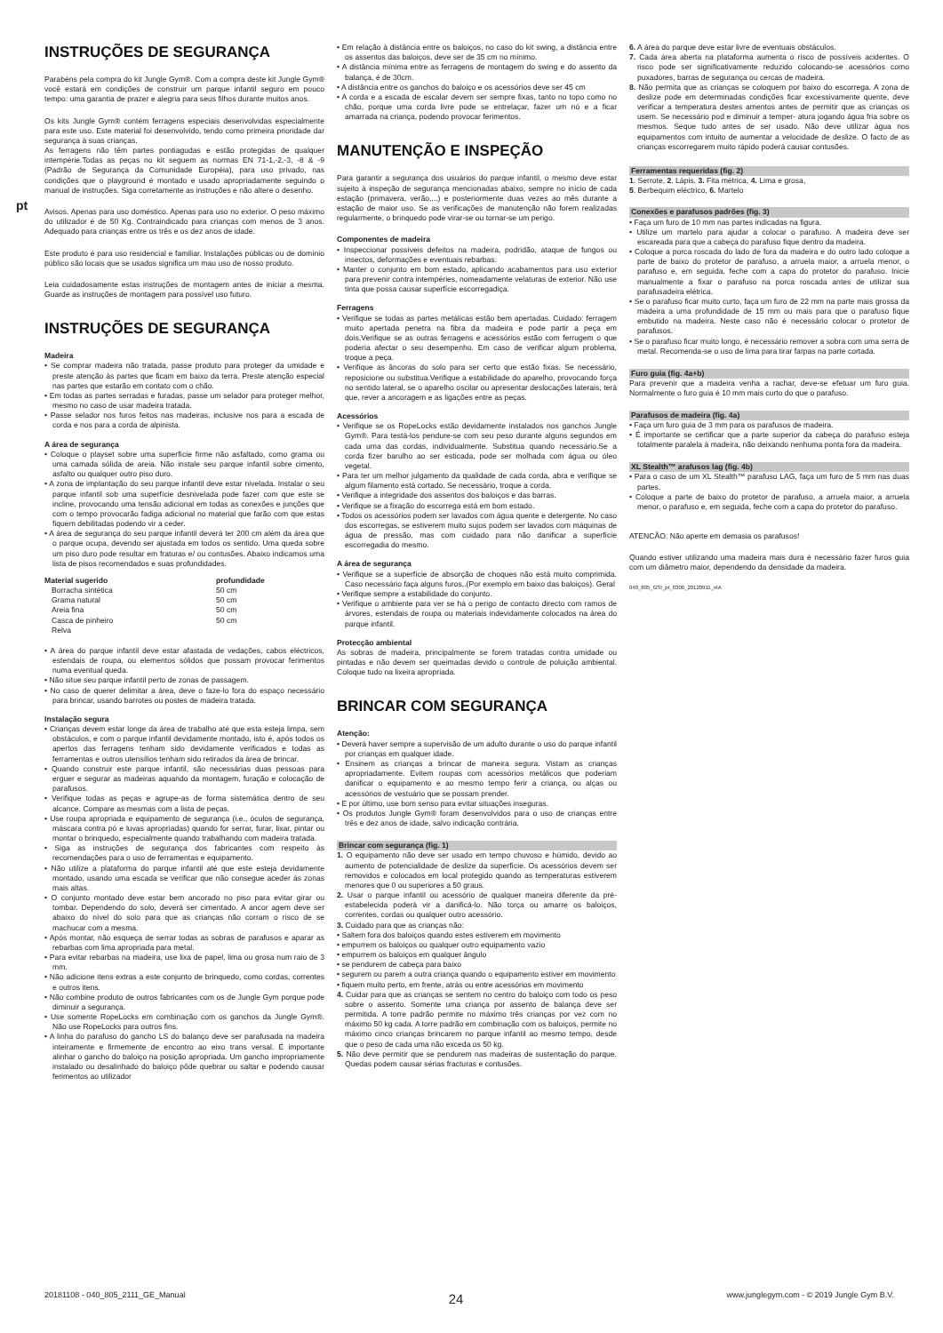pt
INSTRUÇÕES DE SEGURANÇA
Parabéns pela compra do kit Jungle Gym®. Com a compra deste kit Jungle Gym® você estará em condições de construir um parque infantil seguro em pouco tempo: uma garantia de prazer e alegria para seus filhos durante muitos anos.
Os kits Jungle Gym® contém ferragens especiais desenvolvidas especialmente para este uso. Este material foi desenvolvido, tendo como primeira prioridade dar segurança à suas crianças.
As ferragens não têm partes pontiagudas e estão protegidas de qualquer intempérie.Todas as peças no kit seguem as normas EN 71-1,-2,-3, -8 & -9 (Padrão de Segurança da Comunidade Européia), para uso privado, nas condições que o playground é montado e usado apropriadamente seguindo o manual de instruções. Siga corretamente as instruções e não altere o desenho.
Avisos. Apenas para uso doméstico. Apenas para uso no exterior. O peso máximo do utilizador é de 50 Kg. Contraindicado para crianças com menos de 3 anos. Adequado para crianças entre os três e os dez anos de idade.
Este produto é para uso residencial e familiar. Instalações públicas ou de domínio público são locais que se usados significa um mau uso de nosso produto.
Leia cuidadosamente estas instruções de montagem antes de iniciar a mesma. Guarde as instruções de montagem para possível uso futuro.
INSTRUÇÕES DE SEGURANÇA
Madeira
• Se comprar madeira não tratada, passe produto para proteger da umidade e preste atenção às partes que ficam em baixo da terra. Preste atenção especial nas partes que estarão em contato com o chão.
• Em todas as partes serradas e furadas, passe um selador para proteger melhor, mesmo no caso de usar madeira tratada.
• Passe selador nos furos feitos nas madeiras, inclusive nos para a escada de corda e nos para a corda de alpinista.
A área de segurança
• Coloque o playset sobre uma superfície firme não asfaltado, como grama ou uma camada sólida de areia. Não instale seu parque infantil sobre cimento, asfalto ou qualquer outro piso duro.
• A zona de implantação do seu parque infantil deve estar nivelada. Instalar o seu parque infantil sob uma superfície desnivelada pode fazer com que este se incline, provocando uma tensão adicional em todas as conexões e junções que com o tempo provocarão fadiga adicional no material que farão com que estas fiquem debilitadas podendo vir a ceder.
• A área de segurança do seu parque infantil deverá ter 200 cm além da área que o parque ocupa, devendo ser ajustada em todos os sentido. Uma queda sobre um piso duro pode resultar em fraturas e/ ou contusões. Abaixo indicamos uma lista de pisos recomendados e suas profundidades.
| Material sugerido | profundidade |
| --- | --- |
| Borracha sintética | 50 cm |
| Grama natural | 50 cm |
| Areia fina | 50 cm |
| Casca de pinheiro | 50 cm |
| Relva | |
• A área do parque infantil deve estar afastada de vedações, cabos eléctricos, estendais de roupa, ou elementos sólidos que possam provocar ferimentos numa eventual queda.
• Não situe seu parque infantil perto de zonas de passagem.
• No caso de querer delimitar a área, deve o faze-lo fora do espaço necessário para brincar, usando barrotes ou postes de madeira tratada.
Instalação segura
• Crianças devem estar longe da área de trabalho até que esta esteja limpa, sem obstáculos, e com o parque infantil devidamente montado, isto é, após todos os apertos das ferragens tenham sido devidamente verificados e todas as ferramentas e outros utensílios tenham sido retirados da área de brincar.
• Quando construir este parque infantil, são necessárias duas pessoas para erguer e segurar as madeiras aquando da montagem, furação e colocação de parafusos.
• Verifique todas as peças e agrupe-as de forma sistemática dentro de seu alcance. Compare as mesmas com a lista de peças.
• Use roupa apropriada e equipamento de segurança (i.e., óculos de segurança, máscara contra pó e luvas apropriadas) quando for serrar, furar, lixar, pintar ou montar o brinquedo, especialmente quando trabalhando com madeira tratada.
• Siga as instruções de segurança dos fabricantes com respeito às recomendações para o uso de ferramentas e equipamento.
• Não utilize a plataforma do parque infantil até que este esteja devidamente montado, usando uma escada se verificar que não consegue aceder às zonas mais altas.
• O conjunto montado deve estar bem ancorado no piso para evitar girar ou tombar. Dependendo do solo, deverá ser cimentado. A ancor agem deve ser abaixo do nível do solo para que as crianças não corram o risco de se machucar com a mesma.
• Após montar, não esqueça de serrar todas as sobras de parafusos e aparar as rebarbas com lima apropriada para metal.
• Para evitar rebarbas na madeira, use lixa de papel, lima ou grosa num raio de 3 mm.
• Não adicione itens extras a este conjunto de brinquedo, como cordas, correntes e outros itens.
• Não combine produto de outros fabricantes com os de Jungle Gym porque pode diminuir a segurança.
• Use somente RopeLocks em combinação com os ganchos da Jungle Gym®. Não use RopeLocks para outros fins.
• A linha do parafuso do gancho LS do balanço deve ser parafusada na madeira inteiramente e firmemente de encontro ao eixo trans versal. É importante alinhar o gancho do baloiço na posição apropriada. Um gancho impropriamente instalado ou desalinhado do baloiço pôde quebrar ou saltar e podendo causar ferimentos ao utilizador
• Em relação à distância entre os baloiços, no caso do kit swing, a distância entre os assentos das baloiços, deve ser de 35 cm no mínimo.
• A distância mínima entre as ferragens de montagem do swing e do assento da balança, é de 30cm.
• A distância entre os ganchos do baloiço e os acessórios deve ser 45 cm
• A corda e a escada de escalar devem ser sempre fixas, tanto no topo como no chão, porque uma corda livre pode se entrelaçar, fazer um nó e a ficar amarrada na criança, podendo provocar ferimentos.
MANUTENÇÃO E INSPEÇÃO
Para garantir a segurança dos usuários do parque infantil, o mesmo deve estar sujeito à inspeção de segurança mencionadas abaixo, sempre no início de cada estação (primavera, verão,...) e posteriormente duas vezes ao mês durante a estação de maior uso. Se as verificações de manutenção não forem realizadas regularmente, o brinquedo pode virar-se ou tornar-se um perigo.
Componentes de madeira
• Inspeccionar possíveis defeitos na madeira, podridão, ataque de fungos ou insectos, deformações e eventuais rebarbas.
• Manter o conjunto em bom estado, aplicando acabamentos para uso exterior para prevenir contra intempéries, nomeadamente velaturas de exterior. Não use tinta que possa causar superfície escorregadiça.
Ferragens
• Verifique se todas as partes metálicas estão bem apertadas. Cuidado: ferragem muito apertada penetra na fibra da madeira e pode partir a peça em dois.Verifique se as outras ferragens e acessórios estão com ferrugem o que poderia afectar o seu desempenho. Em caso de verificar algum problema, troque a peça.
• Verifique as âncoras do solo para ser certo que estão fixas. Se necessário, reposicione ou substitua.Verifique a estabilidade do aparelho, provocando força no sentido lateral, se o aparelho oscilar ou apresentar deslocações laterais, terá que, rever a ancoragem e as ligações entre as peças.
Acessórios
• Verifique se os RopeLocks estão devidamente instalados nos ganchos Jungle Gym®. Para testá-los pendure-se com seu peso durante alguns segundos em cada uma das cordas, individualmente. Substitua quando necessário.Se a corda fizer barulho ao ser esticada, pode ser molhada com água ou óleo vegetal.
• Para ter um melhor julgamento da qualidade de cada corda, abra e verifique se algum filamento está cortado. Se necessário, troque a corda.
• Verifique a integridade dos assentos dos baloiços e das barras.
• Verifique se a fixação do escorrega está em bom estado.
• Todos os acessórios podem ser lavados com água quente e detergente. No caso dos escorregas, se estiverem muito sujos podem ser lavados com máquinas de água de pressão, mas com cuidado para não danificar a superfície escorregadia do mesmo.
A área de segurança
• Verifique se a superfície de absorção de choques não está muito comprimida. Caso necessário faça alguns furos,.(Por exemplo em baixo das baloiços). Geral
• Verifique sempre a estabilidade do conjunto.
• Verifique o ambiente para ver se há o perigo de contacto directo com ramos de árvores, estendais de roupa ou materiais indevidamente colocados na área do parque infantil.
Protecção ambiental
As sobras de madeira, principalmente se forem tratadas contra umidade ou pintadas e não devem ser queimadas devido o controle de poluição ambiental. Coloque tudo na lixeira apropriada.
BRINCAR COM SEGURANÇA
Atenção:
• Deverá haver sempre a supervisão de um adulto durante o uso do parque infantil por crianças em qualquer idade.
• Ensinem as crianças a brincar de maneira segura. Vistam as crianças apropriadamente. Evitem roupas com acessórios metálicos que poderiam danificar o equipamento e ao mesmo tempo ferir a criança, ou alças ou acessórios de vestuário que se possam prender.
• E por último, use bom senso para evitar situações inseguras.
• Os produtos Jungle Gym® foram desenvolvidos para o uso de crianças entre três e dez anos de idade, salvo indicação contrária.
Brincar com segurança (fig. 1)
1. O equipamento não deve ser usado em tempo chuvoso e húmido, devido ao aumento de potencialidade de deslize da superfície. Os acessórios devem ser removidos e colocados em local protegido quando as temperaturas estiverem menores que 0 ou superiores a 50 graus.
2. Usar o parque infantil ou acessório de qualquer maneira diferente da pré-estabelecida poderá vir a danificá-lo. Não torça ou amarre os baloiços, correntes, cordas ou qualquer outro acessório.
3. Cuidado para que as crianças não:
• Saltem fora dos baloiços quando estes estiverem em movimento
• empurrem os baloiços ou qualquer outro equipamento vazio
• empurrem os baloiços em qualquer ângulo
• se pendurem de cabeça para baixo
• segurem ou parem a outra criança quando o equipamento estiver em movimento
• fiquem muito perto, em frente, atrás ou entre acessórios em movimento
4. Cuidar para que as crianças se sentem no centro do baloiço com todo os peso sobre o assento. Somente uma criança por assento de balança deve ser permitida. A torre padrão permite no máximo três crianças por vez com no máximo 50 kg cada. A torre padrão em combinação com os baloiços, permite no máximo cinco crianças brincarem no parque infantil ao mesmo tempo, desde que o peso de cada uma não exceda os 50 kg.
5. Não deve permitir que se pendurem nas madeiras de sustentação do parque. Quedas podem causar sérias fracturas e contusões.
6. A área do parque deve estar livre de eventuais obstáculos.
7. Cada área aberta na plataforma aumenta o risco de possíveis acidentes. O risco pode ser significativamente reduzido colocando-se acessórios como puxadores, barras de segurança ou cercas de madeira.
8. Não permita que as crianças se coloquem por baixo do escorrega. A zona de deslize pode em determinadas condições ficar excessivamente quente, deve verificar a temperatura destes amentos antes de permitir que as crianças os usem. Se necessário pod e diminuir a temper- atura jogando água fria sobre os mesmos. Seque tudo antes de ser usado. Não deve utilizar água nos equipamentos com intuito de aumentar a velocidade de deslize. O facto de as crianças escorregarem muito rápido poderá causar contusões.
Ferramentas requeridas (fig. 2)
1. Serrote, 2. Lápis, 3. Fita métrica, 4. Lima e grosa,
5. Berbequim eléctrico, 6. Martelo
Conexões e parafusos padrões (fig. 3)
• Faça um furo de 10 mm nas partes indicadas na figura.
• Utilize um martelo para ajudar a colocar o parafuso. A madeira deve ser escareada para que a cabeça do parafuso fique dentro da madeira.
• Coloque a porca roscada do lado de fora da madeira e do outro lado coloque a parte de baixo do protetor de parafuso, a arruela maior, a arruela menor, o parafuso e, em seguida, feche com a capa do protetor do parafuso. Inicie manualmente a fixar o parafuso na porca roscada antes de utilizar sua parafusadeira elétrica.
• Se o parafuso ficar muito curto, faça um furo de 22 mm na parte mais grossa da madeira a uma profundidade de 15 mm ou mais para que o parafuso fique embutido na madeira. Neste caso não é necessário colocar o protetor de parafusos.
• Se o parafuso ficar muito longo, é necessário remover a sobra com uma serra de metal. Recomenda-se o uso de lima para tirar farpas na parte cortada.
Furo guia (fig. 4a+b)
Para prevenir que a madeira venha a rachar, deve-se efetuar um furo guia. Normalmente o furo guia é 10 mm mais curto do que o parafuso.
Parafusos de madeira (fig. 4a)
• Faça um furo guia de 3 mm para os parafusos de madeira.
• É importante se certificar que a parte superior da cabeça do parafuso esteja totalmente paralela à madeira, não deixando nenhuma ponta fora da madeira.
XL Stealth™ arafusos lag (fig. 4b)
• Para o caso de um XL Stealth™ parafuso LAG, faça um furo de 5 mm nas duas partes.
• Coloque a parte de baixo do protetor de parafuso, a arruela maior, a arruela menor, o parafuso e, em seguida, feche com a capa do protetor do parafuso.
ATENCÃO: Não aperte em demasia os parafusos!
Quando estiver utilizando uma madeira mais dura é necessário fazer furos guia com um diâmetro maior, dependendo da densidade da madeira.
040_805_GSI_pt_0300_20120911_nlA
20181108 - 040_805_2111_GE_Manual 24 www.junglegym.com - © 2019 Jungle Gym B.V.